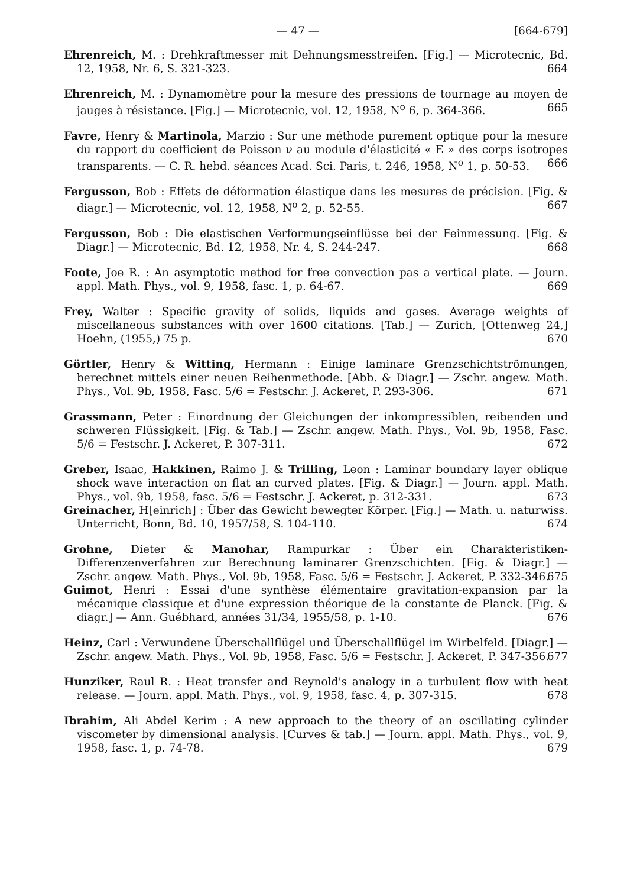— 47 — [664-679]
Ehrenreich, M. : Drehkraftmesser mit Dehnungsmesstreifen. [Fig.] — Microtecnic, Bd. 12, 1958, Nr. 6, S. 321-323. 664
Ehrenreich, M. : Dynamomètre pour la mesure des pressions de tournage au moyen de jauges à résistance. [Fig.] — Microtecnic, vol. 12, 1958, N<sup>o</sup> 6, p. 364-366. 665
Favre, Henry & Martinola, Marzio : Sur une méthode purement optique pour la mesure du rapport du coefficient de Poisson ν au module d'élasticité « E » des corps isotropes transparents. — C. R. hebd. séances Acad. Sci. Paris, t. 246, 1958, N<sup>o</sup> 1, p. 50-53. 666
Fergusson, Bob : Effets de déformation élastique dans les mesures de précision. [Fig. & diagr.] — Microtecnic, vol. 12, 1958, N<sup>o</sup> 2, p. 52-55. 667
Fergusson, Bob : Die elastischen Verformungseinflüsse bei der Feinmessung. [Fig. & Diagr.] — Microtecnic, Bd. 12, 1958, Nr. 4, S. 244-247. 668
Foote, Joe R. : An asymptotic method for free convection pas a vertical plate. — Journ. appl. Math. Phys., vol. 9, 1958, fasc. 1, p. 64-67. 669
Frey, Walter : Specific gravity of solids, liquids and gases. Average weights of miscellaneous substances with over 1600 citations. [Tab.] — Zurich, [Ottenweg 24,] Hoehn, (1955,) 75 p. 670
Görtler, Henry & Witting, Hermann : Einige laminare Grenzschichtströmungen, berechnet mittels einer neuen Reihenmethode. [Abb. & Diagr.] — Zschr. angew. Math. Phys., Vol. 9b, 1958, Fasc. 5/6 = Festschr. J. Ackeret, P. 293-306. 671
Grassmann, Peter : Einordnung der Gleichungen der inkompressiblen, reibenden und schweren Flüssigkeit. [Fig. & Tab.] — Zschr. angew. Math. Phys., Vol. 9b, 1958, Fasc. 5/6 = Festschr. J. Ackeret, P. 307-311. 672
Greber, Isaac, Hakkinen, Raimo J. & Trilling, Leon : Laminar boundary layer oblique shock wave interaction on flat an curved plates. [Fig. & Diagr.] — Journ. appl. Math. Phys., vol. 9b, 1958, fasc. 5/6 = Festschr. J. Ackeret, p. 312-331. 673
Greinacher, H[einrich] : Über das Gewicht bewegter Körper. [Fig.] — Math. u. naturwiss. Unterricht, Bonn, Bd. 10, 1957/58, S. 104-110. 674
Grohne, Dieter & Manohar, Rampurkar : Über ein Charakteristiken-Differenzenverfahren zur Berechnung laminarer Grenzschichten. [Fig. & Diagr.] — Zschr. angew. Math. Phys., Vol. 9b, 1958, Fasc. 5/6 = Festschr. J. Ackeret, P. 332-346. 675
Guimot, Henri : Essai d'une synthèse élémentaire gravitation-expansion par la mécanique classique et d'une expression théorique de la constante de Planck. [Fig. & diagr.] — Ann. Guébhard, années 31/34, 1955/58, p. 1-10. 676
Heinz, Carl : Verwundene Überschallflügel und Überschallflügel im Wirbelfeld. [Diagr.] — Zschr. angew. Math. Phys., Vol. 9b, 1958, Fasc. 5/6 = Festschr. J. Ackeret, P. 347-356. 677
Hunziker, Raul R. : Heat transfer and Reynold's analogy in a turbulent flow with heat release. — Journ. appl. Math. Phys., vol. 9, 1958, fasc. 4, p. 307-315. 678
Ibrahim, Ali Abdel Kerim : A new approach to the theory of an oscillating cylinder viscometer by dimensional analysis. [Curves & tab.] — Journ. appl. Math. Phys., vol. 9, 1958, fasc. 1, p. 74-78. 679